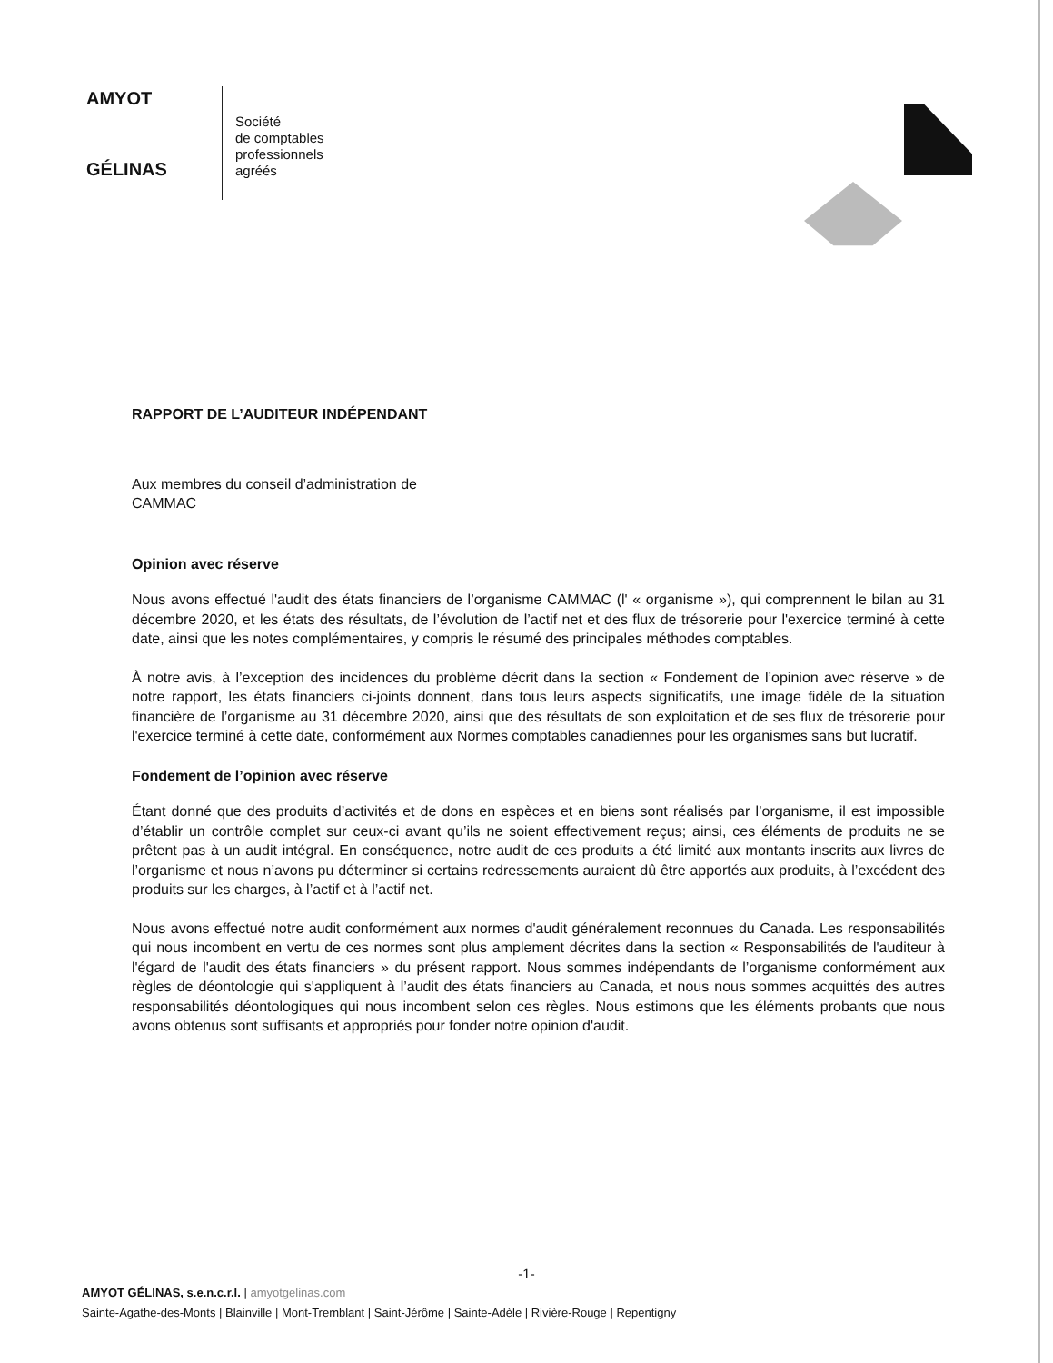AMYOT
GÉLINAS
Société
de comptables
professionnels
agréés
RAPPORT DE L’AUDITEUR INDÉPENDANT
Aux membres du conseil d’administration de
CAMMAC
Opinion avec réserve
Nous avons effectué l'audit des états financiers de l’organisme CAMMAC (l' « organisme »), qui comprennent le bilan au 31 décembre 2020, et les états des résultats, de l’évolution de l’actif net et des flux de trésorerie pour l'exercice terminé à cette date, ainsi que les notes complémentaires, y compris le résumé des principales méthodes comptables.
À notre avis, à l’exception des incidences du problème décrit dans la section « Fondement de l’opinion avec réserve » de notre rapport, les états financiers ci-joints donnent, dans tous leurs aspects significatifs, une image fidèle de la situation financière de l’organisme au 31 décembre 2020, ainsi que des résultats de son exploitation et de ses flux de trésorerie pour l'exercice terminé à cette date, conformément aux Normes comptables canadiennes pour les organismes sans but lucratif.
Fondement de l’opinion avec réserve
Étant donné que des produits d’activités et de dons en espèces et en biens sont réalisés par l’organisme, il est impossible d’établir un contrôle complet sur ceux-ci avant qu’ils ne soient effectivement reçus; ainsi, ces éléments de produits ne se prêtent pas à un audit intégral. En conséquence, notre audit de ces produits a été limité aux montants inscrits aux livres de l’organisme et nous n’avons pu déterminer si certains redressements auraient dû être apportés aux produits, à l’excédent des produits sur les charges, à l’actif et à l’actif net.
Nous avons effectué notre audit conformément aux normes d'audit généralement reconnues du Canada. Les responsabilités qui nous incombent en vertu de ces normes sont plus amplement décrites dans la section « Responsabilités de l'auditeur à l'égard de l'audit des états financiers » du présent rapport. Nous sommes indépendants de l’organisme conformément aux règles de déontologie qui s'appliquent à l’audit des états financiers au Canada, et nous nous sommes acquittés des autres responsabilités déontologiques qui nous incombent selon ces règles. Nous estimons que les éléments probants que nous avons obtenus sont suffisants et appropriés pour fonder notre opinion d'audit.
-1-
AMYOT GÉLINAS, s.e.n.c.r.l. | amyotgelinas.com
Sainte-Agathe-des-Monts | Blainville | Mont-Tremblant | Saint-Jérôme | Sainte-Adèle | Rivière-Rouge | Repentigny